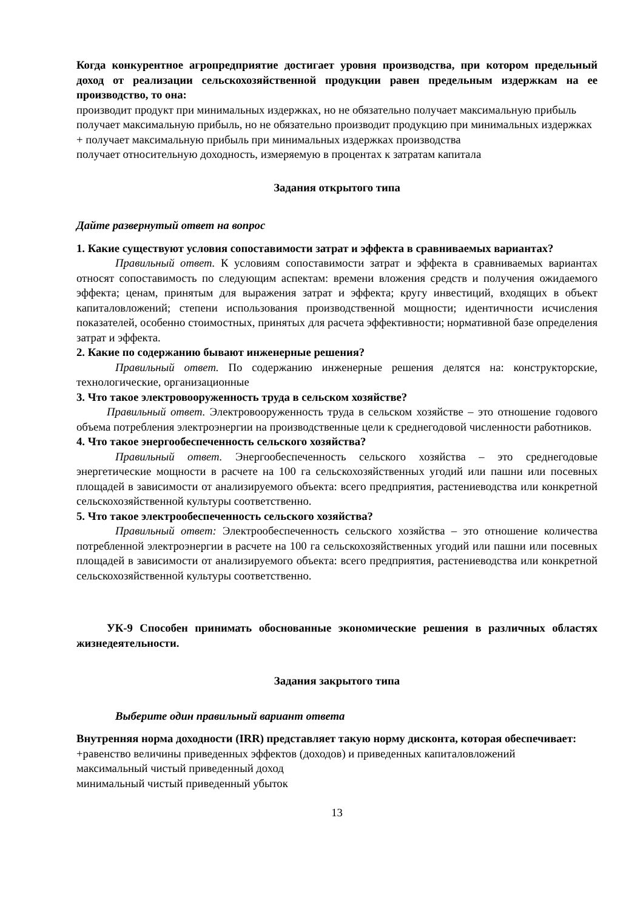Когда конкурентное агропредприятие достигает уровня производства, при котором предельный доход от реализации сельскохозяйственной продукции равен предельным издержкам на ее производство, то она:
производит продукт при минимальных издержках, но не обязательно получает максимальную прибыль
получает максимальную прибыль, но не обязательно производит продукцию при минимальных издержках
+ получает максимальную прибыль при минимальных издержках производства
получает относительную доходность, измеряемую в процентах к затратам капитала
Задания открытого типа
Дайте развернутый ответ на вопрос
1. Какие существуют условия сопоставимости затрат и эффекта в сравниваемых вариантах?
Правильный ответ. К условиям сопоставимости затрат и эффекта в сравниваемых вариантах относят сопоставимость по следующим аспектам: времени вложения средств и получения ожидаемого эффекта; ценам, принятым для выражения затрат и эффекта; кругу инвестиций, входящих в объект капиталовложений; степени использования производственной мощности; идентичности исчисления показателей, особенно стоимостных, принятых для расчета эффективности; нормативной базе определения затрат и эффекта.
2. Какие по содержанию бывают инженерные решения?
Правильный ответ. По содержанию инженерные решения делятся на: конструкторские, технологические, организационные
3. Что такое электровооруженность труда в сельском хозяйстве?
Правильный ответ. Электровооруженность труда в сельском хозяйстве – это отношение годового объема потребления электроэнергии на производственные цели к среднегодовой численности работников.
4. Что такое энергообеспеченность сельского хозяйства?
Правильный ответ. Энергообеспеченность сельского хозяйства – это среднегодовые энергетические мощности в расчете на 100 га сельскохозяйственных угодий или пашни или посевных площадей в зависимости от анализируемого объекта: всего предприятия, растениеводства или конкретной сельскохозяйственной культуры соответственно.
5. Что такое электрообеспеченность сельского хозяйства?
Правильный ответ: Электрообеспеченность сельского хозяйства – это отношение количества потребленной электроэнергии в расчете на 100 га сельскохозяйственных угодий или пашни или посевных площадей в зависимости от анализируемого объекта: всего предприятия, растениеводства или конкретной сельскохозяйственной культуры соответственно.
УК-9 Способен принимать обоснованные экономические решения в различных областях жизнедеятельности.
Задания закрытого типа
Выберите один правильный вариант ответа
Внутренняя норма доходности (IRR) представляет такую норму дисконта, которая обеспечивает:
+равенство величины приведенных эффектов (доходов) и приведенных капиталовложений
максимальный чистый приведенный доход
минимальный чистый приведенный убыток
13